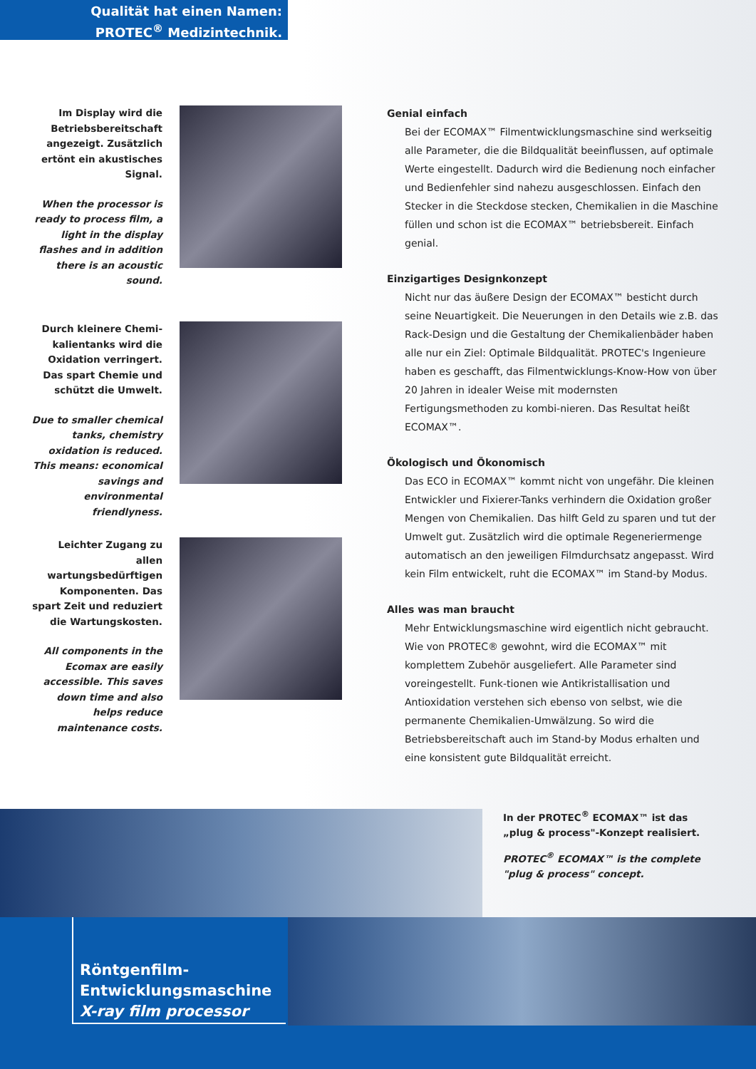Qualität hat einen Namen:
PROTEC<sup>®</sup> Medizintechnik.
Im Display wird die Betriebsbereitschaft angezeigt. Zusätzlich ertönt ein akustisches Signal.
When the processor is ready to process film, a light in the display flashes and in addition there is an acoustic sound.
Durch kleinere Chemi-kalientanks wird die Oxidation verringert. Das spart Chemie und schützt die Umwelt.
Due to smaller chemical tanks, chemistry oxidation is reduced. This means: economical savings and environmental friendlyness.
Leichter Zugang zu allen wartungsbedürftigen Komponenten. Das spart Zeit und reduziert die Wartungskosten.
All components in the Ecomax are easily accessible. This saves down time and also helps reduce maintenance costs.
Genial einfach
Bei der ECOMAX™ Filmentwicklungsmaschine sind werkseitig alle Parameter, die die Bildqualität beeinflussen, auf optimale Werte eingestellt. Dadurch wird die Bedienung noch einfacher und Bedienfehler sind nahezu ausgeschlossen. Einfach den Stecker in die Steckdose stecken, Chemikalien in die Maschine füllen und schon ist die ECOMAX™ betriebsbereit. Einfach genial.
Einzigartiges Designkonzept
Nicht nur das äußere Design der ECOMAX™ besticht durch seine Neuartigkeit. Die Neuerungen in den Details wie z.B. das Rack-Design und die Gestaltung der Chemikalienbäder haben alle nur ein Ziel: Optimale Bildqualität. PROTEC's Ingenieure haben es geschafft, das Filmentwicklungs-Know-How von über 20 Jahren in idealer Weise mit modernsten Fertigungsmethoden zu kombi-nieren. Das Resultat heißt ECOMAX™.
Ökologisch und Ökonomisch
Das ECO in ECOMAX™ kommt nicht von ungefähr. Die kleinen Entwickler und Fixierer-Tanks verhindern die Oxidation großer Mengen von Chemikalien. Das hilft Geld zu sparen und tut der Umwelt gut. Zusätzlich wird die optimale Regeneriermenge automatisch an den jeweiligen Filmdurchsatz angepasst. Wird kein Film entwickelt, ruht die ECOMAX™ im Stand-by Modus.
Alles was man braucht
Mehr Entwicklungsmaschine wird eigentlich nicht gebraucht. Wie von PROTEC® gewohnt, wird die ECOMAX™ mit komplettem Zubehör ausgeliefert. Alle Parameter sind voreingestellt. Funk-tionen wie Antikristallisation und Antioxidation verstehen sich ebenso von selbst, wie die permanente Chemikalien-Umwälzung. So wird die Betriebsbereitschaft auch im Stand-by Modus erhalten und eine konsistent gute Bildqualität erreicht.
In der PROTEC<sup>®</sup> ECOMAX™ ist das
„plug & process"-Konzept realisiert.
PROTEC<sup>®</sup> ECOMAX™ is the complete
"plug & process" concept.
Röntgenfilm-
Entwicklungsmaschine
X-ray film processor